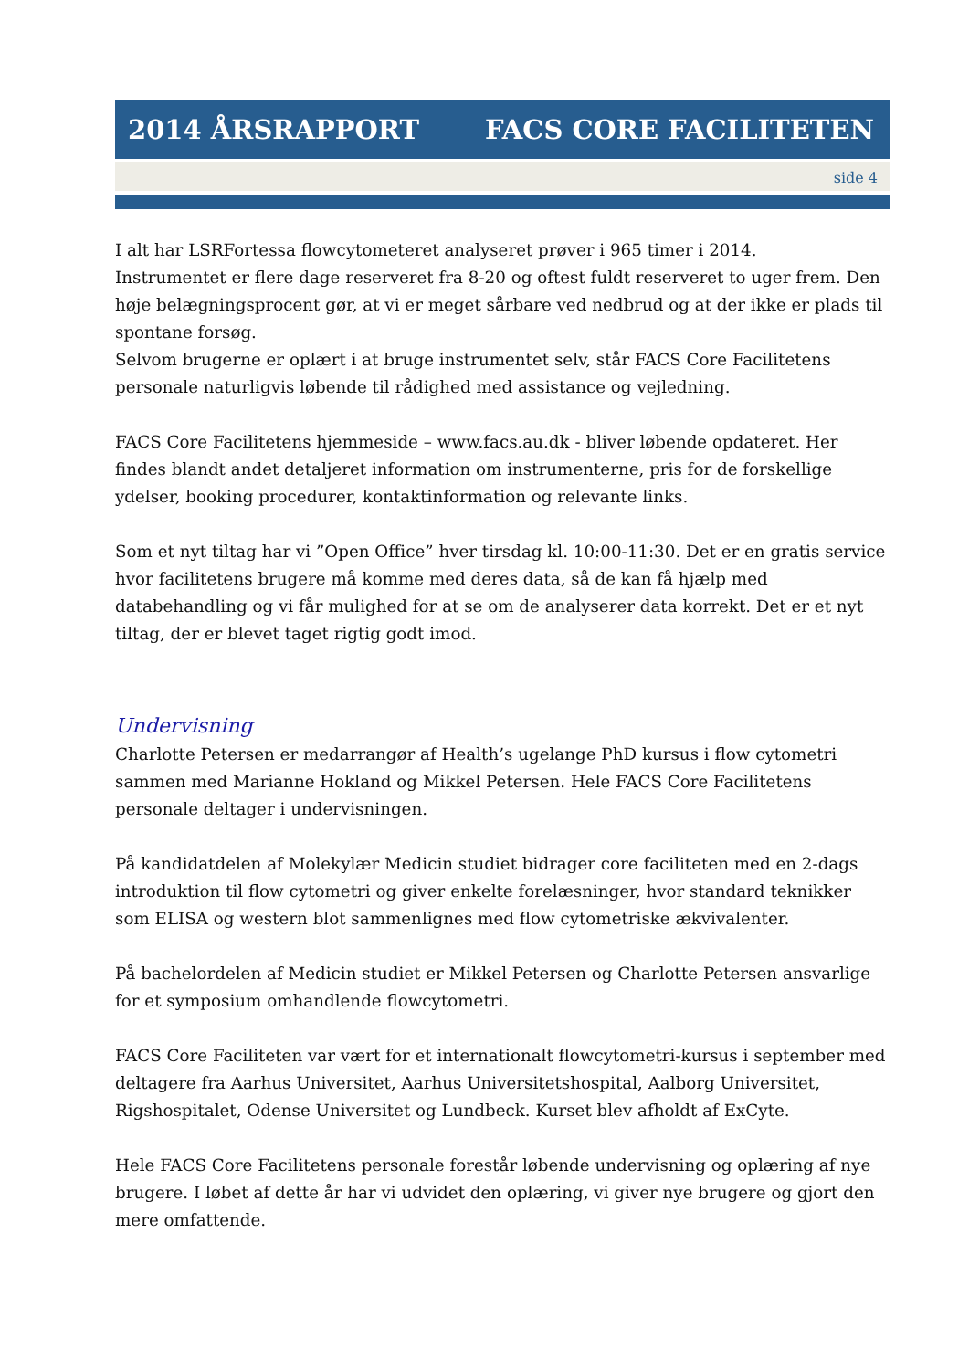2014 ÅRSRAPPORT FACS CORE FACILITETEN
side 4
I alt har LSRFortessa flowcytometeret analyseret prøver i 965 timer i 2014.
Instrumentet er flere dage reserveret fra 8-20 og oftest fuldt reserveret to uger frem. Den høje belægningsprocent gør, at vi er meget sårbare ved nedbrud og at der ikke er plads til spontane forsøg.
Selvom brugerne er oplært i at bruge instrumentet selv, står FACS Core Facilitetens personale naturligvis løbende til rådighed med assistance og vejledning.
FACS Core Facilitetens hjemmeside – www.facs.au.dk - bliver løbende opdateret. Her findes blandt andet detaljeret information om instrumenterne, pris for de forskellige ydelser, booking procedurer, kontaktinformation og relevante links.
Som et nyt tiltag har vi ”Open Office” hver tirsdag kl. 10:00-11:30. Det er en gratis service hvor facilitetens brugere må komme med deres data, så de kan få hjælp med databehandling og vi får mulighed for at se om de analyserer data korrekt. Det er et nyt tiltag, der er blevet taget rigtig godt imod.
Undervisning
Charlotte Petersen er medarrangør af Health’s ugelange PhD kursus i flow cytometri sammen med Marianne Hokland og Mikkel Petersen. Hele FACS Core Facilitetens personale deltager i undervisningen.
På kandidatdelen af Molekylær Medicin studiet bidrager core faciliteten med en 2-dags introduktion til flow cytometri og giver enkelte forelæsninger, hvor standard teknikker som ELISA og western blot sammenlignes med flow cytometriske ækvivalenter.
På bachelordelen af Medicin studiet er Mikkel Petersen og Charlotte Petersen ansvarlige for et symposium omhandlende flowcytometri.
FACS Core Faciliteten var vært for et internationalt flowcytometri-kursus i september med deltagere fra Aarhus Universitet, Aarhus Universitetshospital, Aalborg Universitet, Rigshospitalet, Odense Universitet og Lundbeck. Kurset blev afholdt af ExCyte.
Hele FACS Core Facilitetens personale forestår løbende undervisning og oplæring af nye brugere. I løbet af dette år har vi udvidet den oplæring, vi giver nye brugere og gjort den mere omfattende.